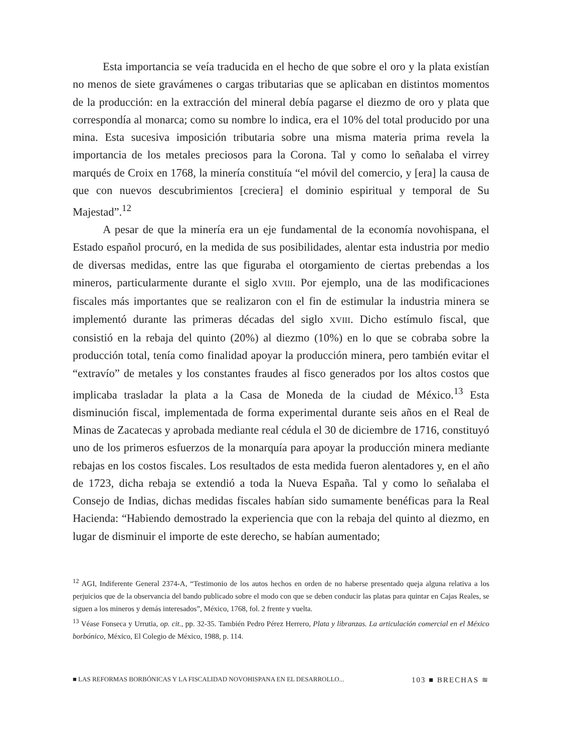Esta importancia se veía traducida en el hecho de que sobre el oro y la plata existían no menos de siete gravámenes o cargas tributarias que se aplicaban en distintos momentos de la producción: en la extracción del mineral debía pagarse el diezmo de oro y plata que correspondía al monarca; como su nombre lo indica, era el 10% del total producido por una mina. Esta sucesiva imposición tributaria sobre una misma materia prima revela la importancia de los metales preciosos para la Corona. Tal y como lo señalaba el virrey marqués de Croix en 1768, la minería constituía “el móvil del comercio, y [era] la causa de que con nuevos descubrimientos [creciera] el dominio espiritual y temporal de Su Majestad”.<sup>12</sup>
A pesar de que la minería era un eje fundamental de la economía novohispana, el Estado español procuró, en la medida de sus posibilidades, alentar esta industria por medio de diversas medidas, entre las que figuraba el otorgamiento de ciertas prebendas a los mineros, particularmente durante el siglo XVIII. Por ejemplo, una de las modificaciones fiscales más importantes que se realizaron con el fin de estimular la industria minera se implementó durante las primeras décadas del siglo XVIII. Dicho estímulo fiscal, que consistió en la rebaja del quinto (20%) al diezmo (10%) en lo que se cobraba sobre la producción total, tenía como finalidad apoyar la producción minera, pero también evitar el “extravío” de metales y los constantes fraudes al fisco generados por los altos costos que implicaba trasladar la plata a la Casa de Moneda de la ciudad de México.<sup>13</sup> Esta disminución fiscal, implementada de forma experimental durante seis años en el Real de Minas de Zacatecas y aprobada mediante real cédula el 30 de diciembre de 1716, constituyó uno de los primeros esfuerzos de la monarquía para apoyar la producción minera mediante rebajas en los costos fiscales. Los resultados de esta medida fueron alentadores y, en el año de 1723, dicha rebaja se extendió a toda la Nueva España. Tal y como lo señalaba el Consejo de Indias, dichas medidas fiscales habían sido sumamente benéficas para la Real Hacienda: “Habiendo demostrado la experiencia que con la rebaja del quinto al diezmo, en lugar de disminuir el importe de este derecho, se habían aumentado;
<sup>12</sup> AGI, Indiferente General 2374-A, “Testimonio de los autos hechos en orden de no haberse presentado queja alguna relativa a los perjuicios que de la observancia del bando publicado sobre el modo con que se deben conducir las platas para quintar en Cajas Reales, se siguen a los mineros y demás interesados”, México, 1768, fol. 2 frente y vuelta.
<sup>13</sup> Véase Fonseca y Urrutia, op. cit., pp. 32-35. También Pedro Pérez Herrero, Plata y libranzas. La articulación comercial en el México borbónico, México, El Colegio de México, 1988, p. 114.
■ LAS REFORMAS BORBÓNICAS Y LA FISCALIDAD NOVOHISPANA EN EL DESARROLLO... 103 ■ BRECHAS ≋